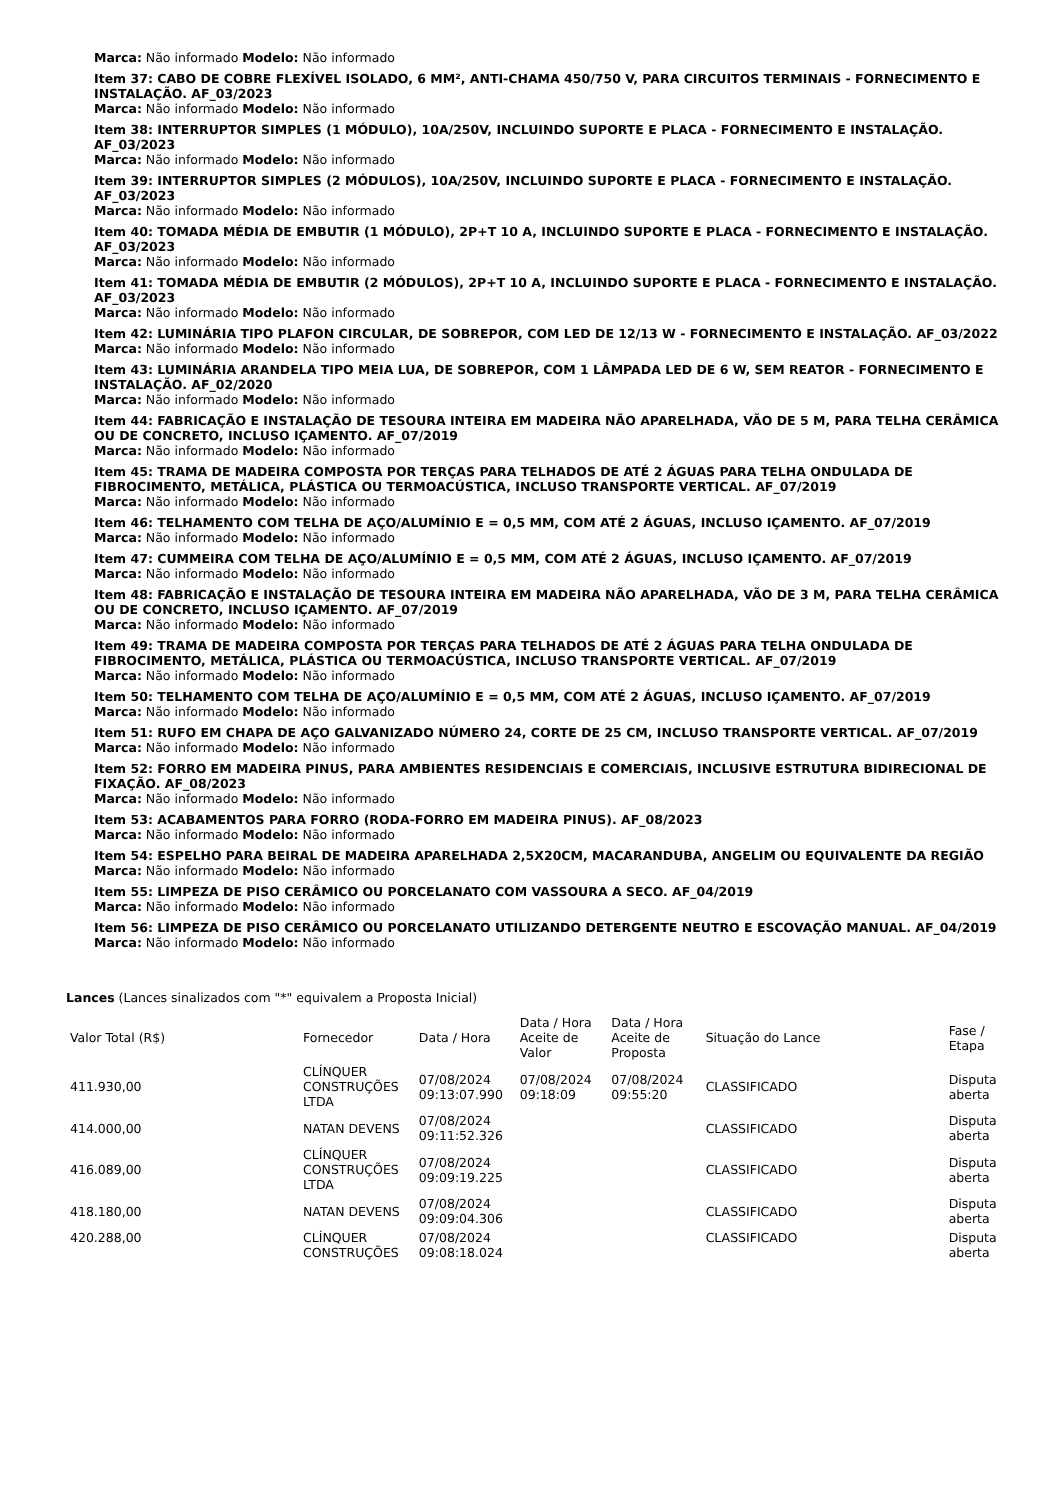Marca: Não informado Modelo: Não informado
Item 37: CABO DE COBRE FLEXÍVEL ISOLADO, 6 MM², ANTI-CHAMA 450/750 V, PARA CIRCUITOS TERMINAIS - FORNECIMENTO E INSTALAÇÃO. AF_03/2023
Marca: Não informado Modelo: Não informado
Item 38: INTERRUPTOR SIMPLES (1 MÓDULO), 10A/250V, INCLUINDO SUPORTE E PLACA - FORNECIMENTO E INSTALAÇÃO. AF_03/2023
Marca: Não informado Modelo: Não informado
Item 39: INTERRUPTOR SIMPLES (2 MÓDULOS), 10A/250V, INCLUINDO SUPORTE E PLACA - FORNECIMENTO E INSTALAÇÃO. AF_03/2023
Marca: Não informado Modelo: Não informado
Item 40: TOMADA MÉDIA DE EMBUTIR (1 MÓDULO), 2P+T 10 A, INCLUINDO SUPORTE E PLACA - FORNECIMENTO E INSTALAÇÃO. AF_03/2023
Marca: Não informado Modelo: Não informado
Item 41: TOMADA MÉDIA DE EMBUTIR (2 MÓDULOS), 2P+T 10 A, INCLUINDO SUPORTE E PLACA - FORNECIMENTO E INSTALAÇÃO. AF_03/2023
Marca: Não informado Modelo: Não informado
Item 42: LUMINÁRIA TIPO PLAFON CIRCULAR, DE SOBREPOR, COM LED DE 12/13 W - FORNECIMENTO E INSTALAÇÃO. AF_03/2022
Marca: Não informado Modelo: Não informado
Item 43: LUMINÁRIA ARANDELA TIPO MEIA LUA, DE SOBREPOR, COM 1 LÂMPADA LED DE 6 W, SEM REATOR - FORNECIMENTO E INSTALAÇÃO. AF_02/2020
Marca: Não informado Modelo: Não informado
Item 44: FABRICAÇÃO E INSTALAÇÃO DE TESOURA INTEIRA EM MADEIRA NÃO APARELHADA, VÃO DE 5 M, PARA TELHA CERÂMICA OU DE CONCRETO, INCLUSO IÇAMENTO. AF_07/2019
Marca: Não informado Modelo: Não informado
Item 45: TRAMA DE MADEIRA COMPOSTA POR TERÇAS PARA TELHADOS DE ATÉ 2 ÁGUAS PARA TELHA ONDULADA DE FIBROCIMENTO, METÁLICA, PLÁSTICA OU TERMOACÚSTICA, INCLUSO TRANSPORTE VERTICAL. AF_07/2019
Marca: Não informado Modelo: Não informado
Item 46: TELHAMENTO COM TELHA DE AÇO/ALUMÍNIO E = 0,5 MM, COM ATÉ 2 ÁGUAS, INCLUSO IÇAMENTO. AF_07/2019
Marca: Não informado Modelo: Não informado
Item 47: CUMMEIRA COM TELHA DE AÇO/ALUMÍNIO E = 0,5 MM, COM ATÉ 2 ÁGUAS, INCLUSO IÇAMENTO. AF_07/2019
Marca: Não informado Modelo: Não informado
Item 48: FABRICAÇÃO E INSTALAÇÃO DE TESOURA INTEIRA EM MADEIRA NÃO APARELHADA, VÃO DE 3 M, PARA TELHA CERÂMICA OU DE CONCRETO, INCLUSO IÇAMENTO. AF_07/2019
Marca: Não informado Modelo: Não informado
Item 49: TRAMA DE MADEIRA COMPOSTA POR TERÇAS PARA TELHADOS DE ATÉ 2 ÁGUAS PARA TELHA ONDULADA DE FIBROCIMENTO, METÁLICA, PLÁSTICA OU TERMOACÚSTICA, INCLUSO TRANSPORTE VERTICAL. AF_07/2019
Marca: Não informado Modelo: Não informado
Item 50: TELHAMENTO COM TELHA DE AÇO/ALUMÍNIO E = 0,5 MM, COM ATÉ 2 ÁGUAS, INCLUSO IÇAMENTO. AF_07/2019
Marca: Não informado Modelo: Não informado
Item 51: RUFO EM CHAPA DE AÇO GALVANIZADO NÚMERO 24, CORTE DE 25 CM, INCLUSO TRANSPORTE VERTICAL. AF_07/2019
Marca: Não informado Modelo: Não informado
Item 52: FORRO EM MADEIRA PINUS, PARA AMBIENTES RESIDENCIAIS E COMERCIAIS, INCLUSIVE ESTRUTURA BIDIRECIONAL DE FIXAÇÃO. AF_08/2023
Marca: Não informado Modelo: Não informado
Item 53: ACABAMENTOS PARA FORRO (RODA-FORRO EM MADEIRA PINUS). AF_08/2023
Marca: Não informado Modelo: Não informado
Item 54: ESPELHO PARA BEIRAL DE MADEIRA APARELHADA 2,5X20CM, MACARANDUBA, ANGELIM OU EQUIVALENTE DA REGIÃO
Marca: Não informado Modelo: Não informado
Item 55: LIMPEZA DE PISO CERÂMICO OU PORCELANATO COM VASSOURA A SECO. AF_04/2019
Marca: Não informado Modelo: Não informado
Item 56: LIMPEZA DE PISO CERÂMICO OU PORCELANATO UTILIZANDO DETERGENTE NEUTRO E ESCOVAÇÃO MANUAL. AF_04/2019
Marca: Não informado Modelo: Não informado
Lances (Lances sinalizados com "*" equivalem a Proposta Inicial)
| Valor Total (R$) | Fornecedor | Data / Hora | Data / Hora Aceite de Valor | Data / Hora Aceite de Proposta | Situação do Lance | Fase / Etapa |
| --- | --- | --- | --- | --- | --- | --- |
| 411.930,00 | CLÍNQUER CONSTRUÇÕES LTDA | 07/08/2024 09:13:07.990 | 07/08/2024 09:18:09 | 07/08/2024 09:55:20 | CLASSIFICADO | Disputa aberta |
| 414.000,00 | NATAN DEVENS | 07/08/2024 09:11:52.326 | | | CLASSIFICADO | Disputa aberta |
| 416.089,00 | CLÍNQUER CONSTRUÇÕES LTDA | 07/08/2024 09:09:19.225 | | | CLASSIFICADO | Disputa aberta |
| 418.180,00 | NATAN DEVENS | 07/08/2024 09:09:04.306 | | | CLASSIFICADO | Disputa aberta |
| 420.288,00 | CLÍNQUER CONSTRUÇÕES | 07/08/2024 09:08:18.024 | | | CLASSIFICADO | Disputa aberta |